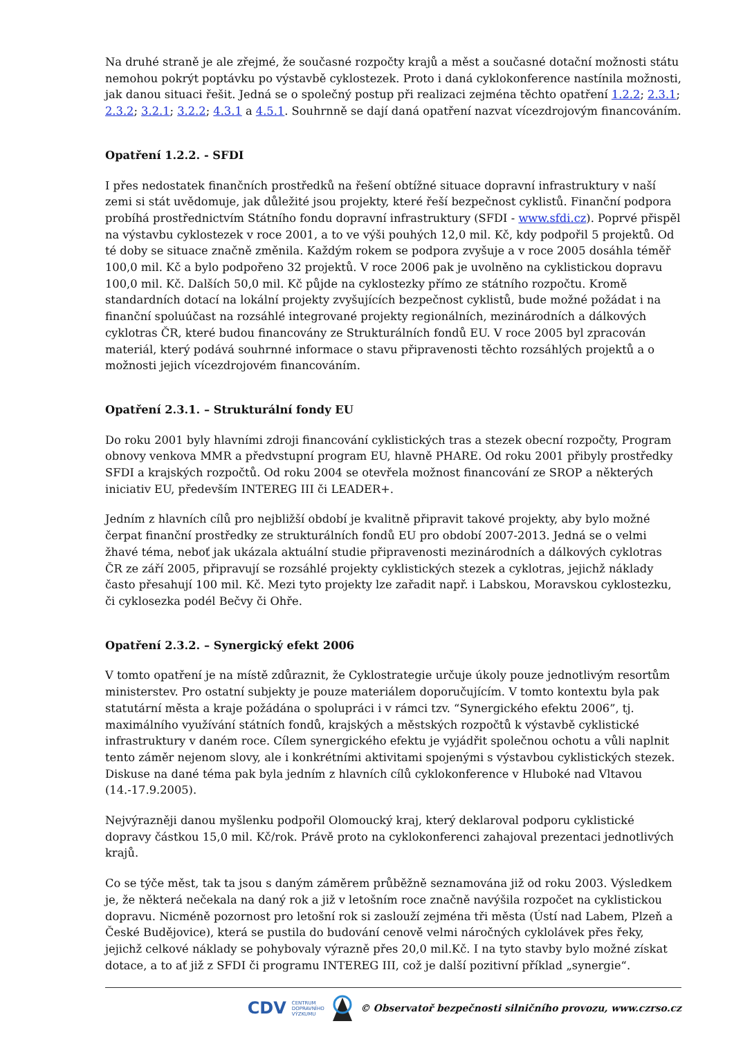Na druhé straně je ale zřejmé, že současné rozpočty krajů a měst a současné dotační možnosti státu nemohou pokrýt poptávku po výstavbě cyklostezek. Proto i daná cyklokonference nastínila možnosti, jak danou situaci řešit. Jedná se o společný postup při realizaci zejména těchto opatření 1.2.2; 2.3.1; 2.3.2; 3.2.1; 3.2.2; 4.3.1 a 4.5.1. Souhrnně se dají daná opatření nazvat vícezdrojovým financováním.
Opatření 1.2.2. - SFDI
I přes nedostatek finančních prostředků na řešení obtížné situace dopravní infrastruktury v naší zemi si stát uvědomuje, jak důležité jsou projekty, které řeší bezpečnost cyklistů. Finanční podpora probíhá prostřednictvím Státního fondu dopravní infrastruktury (SFDI - www.sfdi.cz). Poprvé přispěl na výstavbu cyklostezek v roce 2001, a to ve výši pouhých 12,0 mil. Kč, kdy podpořil 5 projektů. Od té doby se situace značně změnila. Každým rokem se podpora zvyšuje a v roce 2005 dosáhla téměř 100,0 mil. Kč a bylo podpořeno 32 projektů. V roce 2006 pak je uvolněno na cyklistickou dopravu 100,0 mil. Kč. Dalších 50,0 mil. Kč půjde na cyklostezky přímo ze státního rozpočtu. Kromě standardních dotací na lokální projekty zvyšujících bezpečnost cyklistů, bude možné požádat i na finanční spoluúčast na rozsáhlé integrované projekty regionálních, mezinárodních a dálkových cyklotras ČR, které budou financovány ze Strukturálních fondů EU. V roce 2005 byl zpracován materiál, který podává souhrnné informace o stavu připravenosti těchto rozsáhlých projektů a o možnosti jejich vícezdrojovém financováním.
Opatření 2.3.1. – Strukturální fondy EU
Do roku 2001 byly hlavními zdroji financování cyklistických tras a stezek obecní rozpočty, Program obnovy venkova MMR a předvstupní program EU, hlavně PHARE. Od roku 2001 přibyly prostředky SFDI a krajských rozpočtů. Od roku 2004 se otevřela možnost financování ze SROP a některých iniciativ EU, především INTEREG III či LEADER+.
Jedním z hlavních cílů pro nejbližší období je kvalitně připravit takové projekty, aby bylo možné čerpat finanční prostředky ze strukturálních fondů EU pro období 2007-2013. Jedná se o velmi žhavé téma, neboť jak ukázala aktuální studie připravenosti mezinárodních a dálkových cyklotras ČR ze září 2005, připravují se rozsáhlé projekty cyklistických stezek a cyklotras, jejichž náklady často přesahují 100 mil. Kč. Mezi tyto projekty lze zařadit např. i Labskou, Moravskou cyklostezku, či cyklosezka podél Bečvy či Ohře.
Opatření 2.3.2. – Synergický efekt 2006
V tomto opatření je na místě zdůraznit, že Cyklostrategie určuje úkoly pouze jednotlivým resortům ministerstev. Pro ostatní subjekty je pouze materiálem doporučujícím. V tomto kontextu byla pak statutární města a kraje požádána o spolupráci i v rámci tzv. “Synergického efektu 2006”, tj. maximálního využívání státních fondů, krajských a městských rozpočtů k výstavbě cyklistické infrastruktury v daném roce. Cílem synergického efektu je vyjádřit společnou ochotu a vůli naplnit tento záměr nejenom slovy, ale i konkrétními aktivitami spojenými s výstavbou cyklistických stezek. Diskuse na dané téma pak byla jedním z hlavních cílů cyklokonference v Hluboké nad Vltavou (14.-17.9.2005).
Nejvýrazněji danou myšlenku podpořil Olomoucký kraj, který deklaroval podporu cyklistické dopravy částkou 15,0 mil. Kč/rok. Právě proto na cyklokonferenci zahajoval prezentaci jednotlivých krajů.
Co se týče měst, tak ta jsou s daným záměrem průběžně seznamována již od roku 2003. Výsledkem je, že některá nečekala na daný rok a již v letošním roce značně navýšila rozpočet na cyklistickou dopravu. Nicméně pozornost pro letošní rok si zaslouží zejména tři města (Ústí nad Labem, Plzeň a České Budějovice), která se pustila do budování cenově velmi náročných cyklolávek přes řeky, jejichž celkové náklady se pohybovaly výrazně přes 20,0 mil.Kč. I na tyto stavby bylo možné získat dotace, a to ať již z SFDI či programu INTEREG III, což je další pozitivní příklad „synergie“.
CDV CENTRUM
DOPRAVNÍHO
VÝZKUMU © Observatoř bezpečnosti silničního provozu, www.czrso.cz